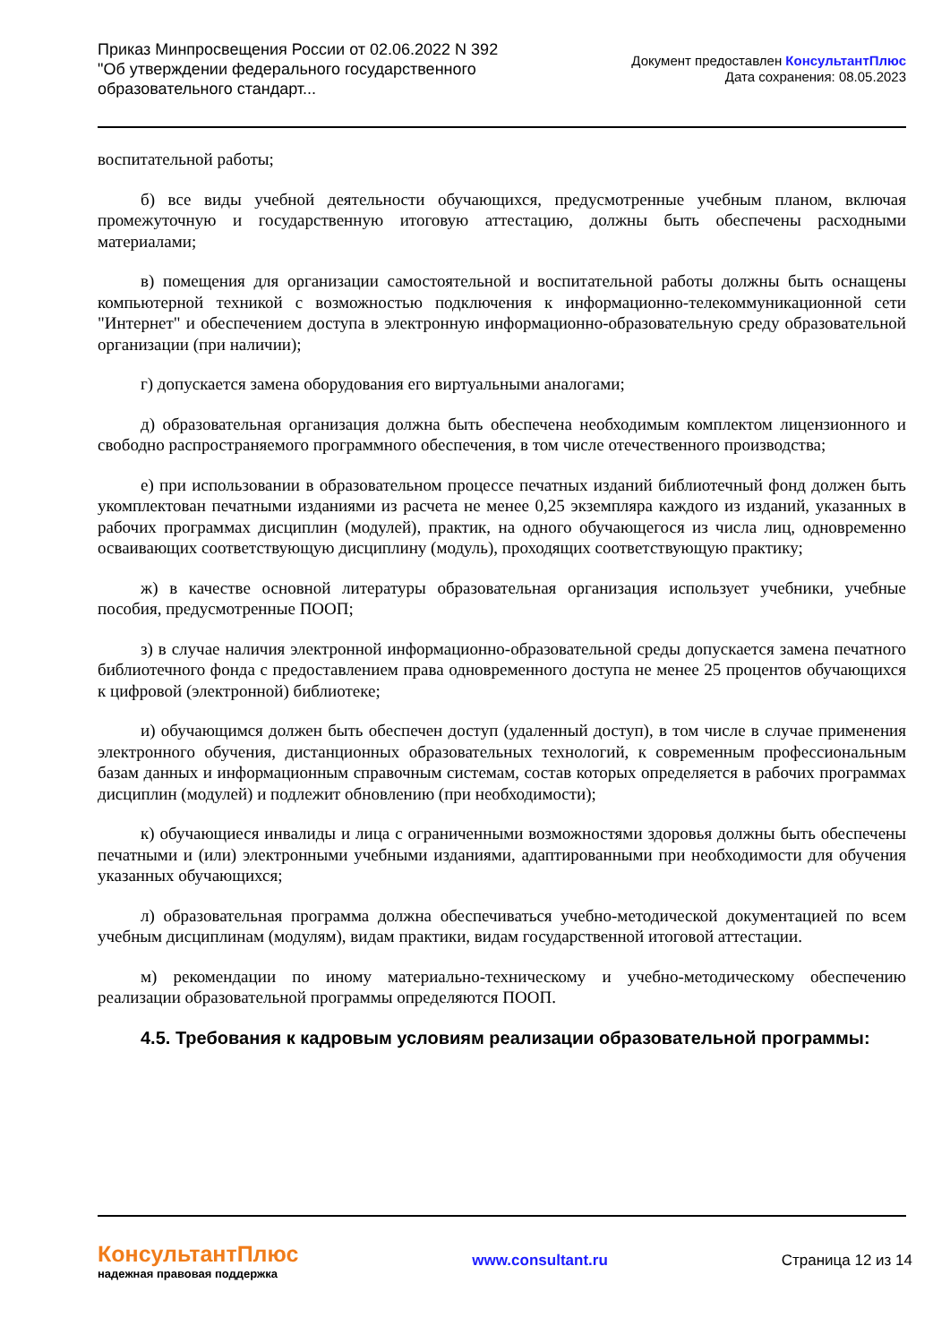Приказ Минпросвещения России от 02.06.2022 N 392
"Об утверждении федерального государственного
образовательного стандарт...
Документ предоставлен КонсультантПлюс
Дата сохранения: 08.05.2023
воспитательной работы;
б) все виды учебной деятельности обучающихся, предусмотренные учебным планом, включая промежуточную и государственную итоговую аттестацию, должны быть обеспечены расходными материалами;
в) помещения для организации самостоятельной и воспитательной работы должны быть оснащены компьютерной техникой с возможностью подключения к информационно-телекоммуникационной сети "Интернет" и обеспечением доступа в электронную информационно-образовательную среду образовательной организации (при наличии);
г) допускается замена оборудования его виртуальными аналогами;
д) образовательная организация должна быть обеспечена необходимым комплектом лицензионного и свободно распространяемого программного обеспечения, в том числе отечественного производства;
е) при использовании в образовательном процессе печатных изданий библиотечный фонд должен быть укомплектован печатными изданиями из расчета не менее 0,25 экземпляра каждого из изданий, указанных в рабочих программах дисциплин (модулей), практик, на одного обучающегося из числа лиц, одновременно осваивающих соответствующую дисциплину (модуль), проходящих соответствующую практику;
ж) в качестве основной литературы образовательная организация использует учебники, учебные пособия, предусмотренные ПООП;
з) в случае наличия электронной информационно-образовательной среды допускается замена печатного библиотечного фонда с предоставлением права одновременного доступа не менее 25 процентов обучающихся к цифровой (электронной) библиотеке;
и) обучающимся должен быть обеспечен доступ (удаленный доступ), в том числе в случае применения электронного обучения, дистанционных образовательных технологий, к современным профессиональным базам данных и информационным справочным системам, состав которых определяется в рабочих программах дисциплин (модулей) и подлежит обновлению (при необходимости);
к) обучающиеся инвалиды и лица с ограниченными возможностями здоровья должны быть обеспечены печатными и (или) электронными учебными изданиями, адаптированными при необходимости для обучения указанных обучающихся;
л) образовательная программа должна обеспечиваться учебно-методической документацией по всем учебным дисциплинам (модулям), видам практики, видам государственной итоговой аттестации.
м) рекомендации по иному материально-техническому и учебно-методическому обеспечению реализации образовательной программы определяются ПООП.
4.5. Требования к кадровым условиям реализации образовательной программы:
КонсультантПлюс
надежная правовая поддержка
www.consultant.ru Страница 12 из 14